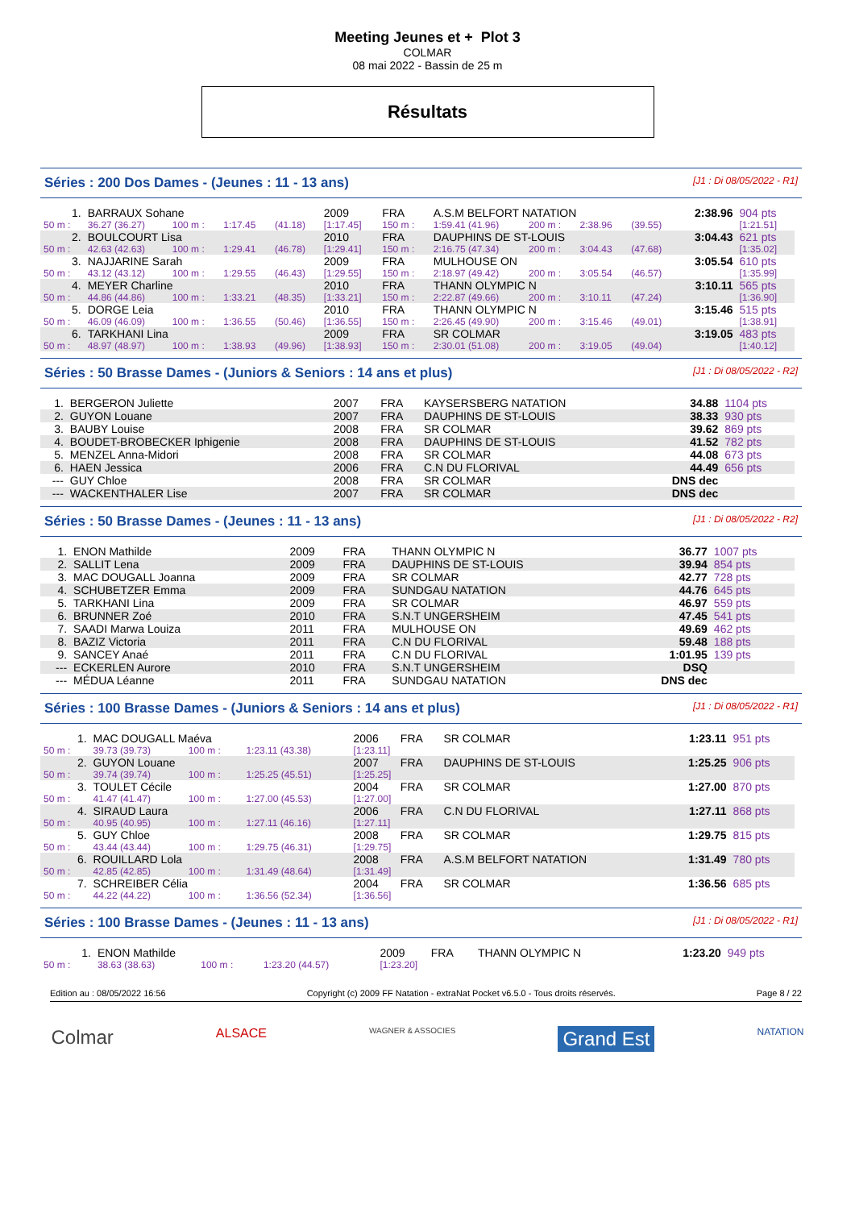Meeting Jeunes et + Plot 3
COLMAR
08 mai 2022 - Bassin de 25 m
Résultats
Séries : 200 Dos Dames - (Jeunes : 11 - 13 ans) [J1 : Di 08/05/2022 - R1]
| 1. | BARRAUX Sohane | | | | 2009 | FRA | A.S.M BELFORT NATATION | | | | 2:38.96 | 904 pts |
| 50 m : | 36.27 (36.27) | 100 m : | 1:17.45 | (41.18) | [1:17.45] | 150 m : | 1:59.41 (41.96) | 200 m : | 2:38.96 | (39.55) | | [1:21.51] |
| 2. | BOULCOURT Lisa | | | | 2010 | FRA | DAUPHINS DE ST-LOUIS | | | | 3:04.43 | 621 pts |
| 50 m : | 42.63 (42.63) | 100 m : | 1:29.41 | (46.78) | [1:29.41] | 150 m : | 2:16.75 (47.34) | 200 m : | 3:04.43 | (47.68) | | [1:35.02] |
| 3. | NAJJARINE Sarah | | | | 2009 | FRA | MULHOUSE ON | | | | 3:05.54 | 610 pts |
| 50 m : | 43.12 (43.12) | 100 m : | 1:29.55 | (46.43) | [1:29.55] | 150 m : | 2:18.97 (49.42) | 200 m : | 3:05.54 | (46.57) | | [1:35.99] |
| 4. | MEYER Charline | | | | 2010 | FRA | THANN OLYMPIC N | | | | 3:10.11 | 565 pts |
| 50 m : | 44.86 (44.86) | 100 m : | 1:33.21 | (48.35) | [1:33.21] | 150 m : | 2:22.87 (49.66) | 200 m : | 3:10.11 | (47.24) | | [1:36.90] |
| 5. | DORGE Leia | | | | 2010 | FRA | THANN OLYMPIC N | | | | 3:15.46 | 515 pts |
| 50 m : | 46.09 (46.09) | 100 m : | 1:36.55 | (50.46) | [1:36.55] | 150 m : | 2:26.45 (49.90) | 200 m : | 3:15.46 | (49.01) | | [1:38.91] |
| 6. | TARKHANI Lina | | | | 2009 | FRA | SR COLMAR | | | | 3:19.05 | 483 pts |
| 50 m : | 48.97 (48.97) | 100 m : | 1:38.93 | (49.96) | [1:38.93] | 150 m : | 2:30.01 (51.08) | 200 m : | 3:19.05 | (49.04) | | [1:40.12] |
Séries : 50 Brasse Dames - (Juniors & Seniors : 14 ans et plus) [J1 : Di 08/05/2022 - R2]
| 1. | BERGERON Juliette | 2007 | FRA | KAYSERSBERG NATATION | 34.88 | 1104 pts |
| 2. | GUYON Louane | 2007 | FRA | DAUPHINS DE ST-LOUIS | 38.33 | 930 pts |
| 3. | BAUBY Louise | 2008 | FRA | SR COLMAR | 39.62 | 869 pts |
| 4. | BOUDET-BROBECKER Iphigenie | 2008 | FRA | DAUPHINS DE ST-LOUIS | 41.52 | 782 pts |
| 5. | MENZEL Anna-Midori | 2008 | FRA | SR COLMAR | 44.08 | 673 pts |
| 6. | HAEN Jessica | 2006 | FRA | C.N DU FLORIVAL | 44.49 | 656 pts |
| --- | GUY Chloe | 2008 | FRA | SR COLMAR | DNS dec | |
| --- | WACKENTHALER Lise | 2007 | FRA | SR COLMAR | DNS dec | |
Séries : 50 Brasse Dames - (Jeunes : 11 - 13 ans) [J1 : Di 08/05/2022 - R2]
| 1. | ENON Mathilde | 2009 | FRA | THANN OLYMPIC N | 36.77 | 1007 pts |
| 2. | SALLIT Lena | 2009 | FRA | DAUPHINS DE ST-LOUIS | 39.94 | 854 pts |
| 3. | MAC DOUGALL Joanna | 2009 | FRA | SR COLMAR | 42.77 | 728 pts |
| 4. | SCHUBETZER Emma | 2009 | FRA | SUNDGAU NATATION | 44.76 | 645 pts |
| 5. | TARKHANI Lina | 2009 | FRA | SR COLMAR | 46.97 | 559 pts |
| 6. | BRUNNER Zoé | 2010 | FRA | S.N.T UNGERSHEIM | 47.45 | 541 pts |
| 7. | SAADI Marwa Louiza | 2011 | FRA | MULHOUSE ON | 49.69 | 462 pts |
| 8. | BAZIZ Victoria | 2011 | FRA | C.N DU FLORIVAL | 59.48 | 188 pts |
| 9. | SANCEY Anaé | 2011 | FRA | C.N DU FLORIVAL | 1:01.95 | 139 pts |
| --- | ECKERLEN Aurore | 2010 | FRA | S.N.T UNGERSHEIM | DSQ | |
| --- | MÉDUA Léanne | 2011 | FRA | SUNDGAU NATATION | DNS dec | |
Séries : 100 Brasse Dames - (Juniors & Seniors : 14 ans et plus) [J1 : Di 08/05/2022 - R1]
| 1. | MAC DOUGALL Maéva | | | 2006 | FRA | SR COLMAR | 1:23.11 | 951 pts |
| 50 m : | 39.73 (39.73) | 100 m : | 1:23.11 (43.38) | [1:23.11] | | | | |
| 2. | GUYON Louane | | | 2007 | FRA | DAUPHINS DE ST-LOUIS | 1:25.25 | 906 pts |
| 50 m : | 39.74 (39.74) | 100 m : | 1:25.25 (45.51) | [1:25.25] | | | | |
| 3. | TOULET Cécile | | | 2004 | FRA | SR COLMAR | 1:27.00 | 870 pts |
| 50 m : | 41.47 (41.47) | 100 m : | 1:27.00 (45.53) | [1:27.00] | | | | |
| 4. | SIRAUD Laura | | | 2006 | FRA | C.N DU FLORIVAL | 1:27.11 | 868 pts |
| 50 m : | 40.95 (40.95) | 100 m : | 1:27.11 (46.16) | [1:27.11] | | | | |
| 5. | GUY Chloe | | | 2008 | FRA | SR COLMAR | 1:29.75 | 815 pts |
| 50 m : | 43.44 (43.44) | 100 m : | 1:29.75 (46.31) | [1:29.75] | | | | |
| 6. | ROUILLARD Lola | | | 2008 | FRA | A.S.M BELFORT NATATION | 1:31.49 | 780 pts |
| 50 m : | 42.85 (42.85) | 100 m : | 1:31.49 (48.64) | [1:31.49] | | | | |
| 7. | SCHREIBER Célia | | | 2004 | FRA | SR COLMAR | 1:36.56 | 685 pts |
| 50 m : | 44.22 (44.22) | 100 m : | 1:36.56 (52.34) | [1:36.56] | | | | |
Séries : 100 Brasse Dames - (Jeunes : 11 - 13 ans) [J1 : Di 08/05/2022 - R1]
| 1. | ENON Mathilde | | | 2009 | FRA | THANN OLYMPIC N | 1:23.20 | 949 pts |
| 50 m : | 38.63 (38.63) | 100 m : | 1:23.20 (44.57) | [1:23.20] | | | | |
Edition au : 08/05/2022 16:56 Copyright (c) 2009 FF Natation - extraNat Pocket v6.5.0 - Tous droits réservés. Page 8 / 22
Colmar ALSACE WAGNER & ASSOCIES Grand Est NATATION